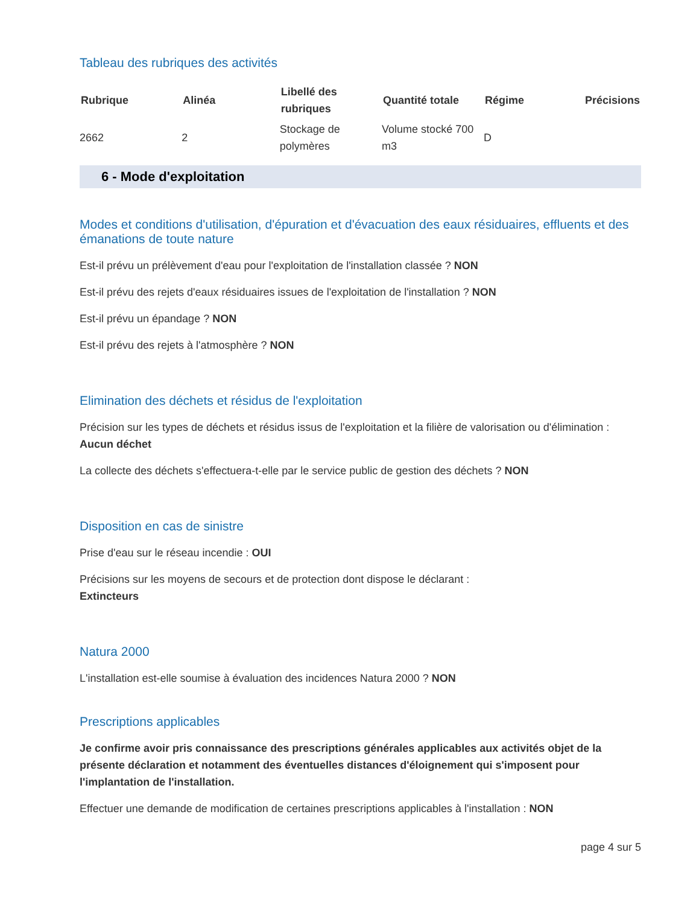Tableau des rubriques des activités
| Rubrique | Alinéa | Libellé des rubriques | Quantité totale | Régime | Précisions |
| --- | --- | --- | --- | --- | --- |
| 2662 | 2 | Stockage de polymères | Volume stocké 700 m3 | D | |
6 - Mode d'exploitation
Modes et conditions d'utilisation, d'épuration et d'évacuation des eaux résiduaires, effluents et des émanations de toute nature
Est-il prévu un prélèvement d'eau pour l'exploitation de l'installation classée ? NON
Est-il prévu des rejets d'eaux résiduaires issues de l'exploitation de l'installation ? NON
Est-il prévu un épandage ? NON
Est-il prévu des rejets à l'atmosphère ? NON
Elimination des déchets et résidus de l'exploitation
Précision sur les types de déchets et résidus issus de l'exploitation et la filière de valorisation ou d'élimination :
Aucun déchet
La collecte des déchets s'effectuera-t-elle par le service public de gestion des déchets ? NON
Disposition en cas de sinistre
Prise d'eau sur le réseau incendie : OUI
Précisions sur les moyens de secours et de protection dont dispose le déclarant :
Extincteurs
Natura 2000
L'installation est-elle soumise à évaluation des incidences Natura 2000 ? NON
Prescriptions applicables
Je confirme avoir pris connaissance des prescriptions générales applicables aux activités objet de la présente déclaration et notamment des éventuelles distances d'éloignement qui s'imposent pour l'implantation de l'installation.
Effectuer une demande de modification de certaines prescriptions applicables à l'installation : NON
page 4 sur 5